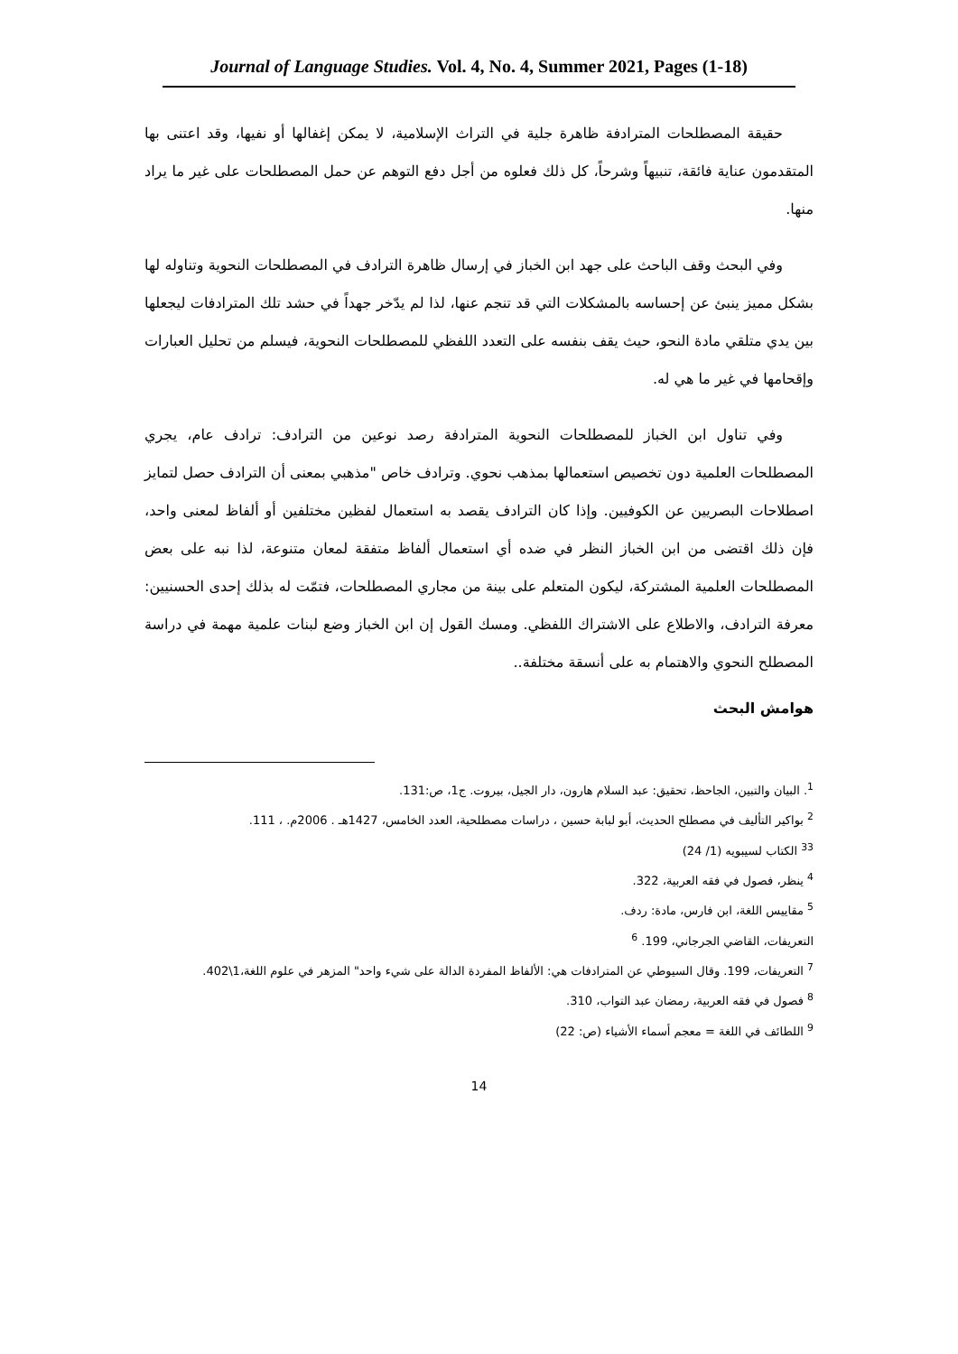Journal of Language Studies. Vol. 4, No. 4, Summer 2021, Pages (1-18)
حقيقة المصطلحات المترادفة ظاهرة جلية في التراث الإسلامية، لا يمكن إغفالها أو نفيها، وقد اعتنى بها المتقدمون عناية فائقة، تنبيهاً وشرحاً، كل ذلك فعلوه من أجل دفع التوهم عن حمل المصطلحات على غير ما يراد منها.
وفي البحث وقف الباحث على جهد ابن الخباز في إرسال ظاهرة الترادف في المصطلحات النحوية وتناوله لها بشكل مميز ينبئ عن إحساسه بالمشكلات التي قد تنجم عنها، لذا لم يدّخر جهداً في حشد تلك المترادفات ليجعلها بين يدي متلقي مادة النحو، حيث يقف بنفسه على التعدد اللفظي للمصطلحات النحوية، فيسلم من تحليل العبارات وإقحامها في غير ما هي له.
وفي تناول ابن الخباز للمصطلحات النحوية المترادفة رصد نوعين من الترادف: ترادف عام، يجري المصطلحات العلمية دون تخصيص استعمالها بمذهب نحوي. وترادف خاص "مذهبي بمعنى أن الترادف حصل لتمايز اصطلاحات البصريين عن الكوفيين. وإذا كان الترادف يقصد به استعمال لفظين مختلفين أو ألفاظ لمعنى واحد، فإن ذلك اقتضى من ابن الخباز النظر في ضده أي استعمال ألفاظ متفقة لمعان متنوعة، لذا نبه على بعض المصطلحات العلمية المشتركة، ليكون المتعلم على بينة من مجاري المصطلحات، فتمّت له بذلك إحدى الحسنيين: معرفة الترادف، والاطلاع على الاشتراك اللفظي. ومسك القول إن ابن الخباز وضع لبنات علمية مهمة في دراسة المصطلح النحوي والاهتمام به على أنسقة مختلفة..
هوامش البحث
<sup>1</sup>. البيان والتبين، الجاحظ، تحقيق: عبد السلام هارون، دار الجيل، بيروت. ج1، ص:131.
<sup>2</sup> بواكير التأليف في مصطلح الحديث، أبو لبابة حسين ، دراسات مصطلحية، العدد الخامس، 1427هـ . 2006م. ، 111.
<sup>33</sup> الكتاب لسيبويه (1/ 24)
<sup>4</sup> ينظر، فصول في فقه العربية، 322.
<sup>5</sup> مقاييس اللغة، ابن فارس، مادة: ردف.
التعريفات، القاضي الجرجاني، 199. <sup>6</sup>
<sup>7</sup> التعريفات، 199. وقال السيوطي عن المترادفات هي: الألفاظ المفردة الدالة على شيء واحد" المزهر في علوم اللغة،1\402.
<sup>8</sup> فصول في فقه العربية، رمضان عبد التواب، 310.
<sup>9</sup> اللطائف في اللغة = معجم أسماء الأشياء (ص: 22)
14